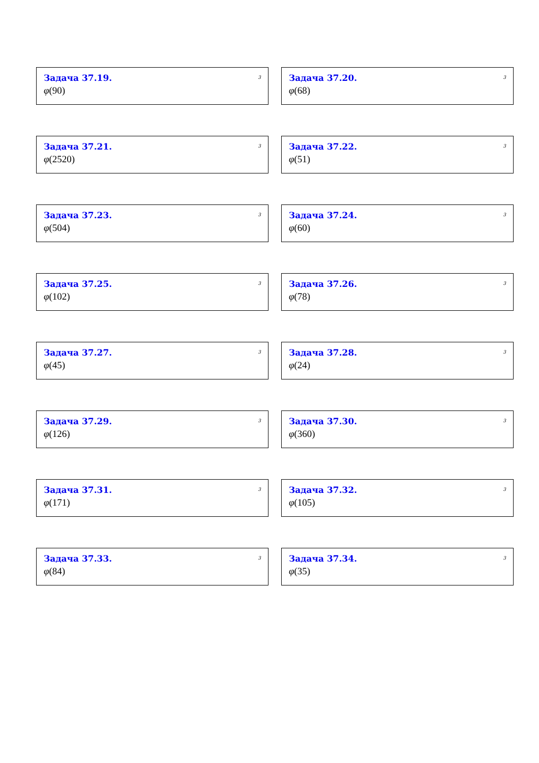Задача 37.19.
3
φ(90)
Задача 37.20.
3
φ(68)
Задача 37.21.
3
φ(2520)
Задача 37.22.
3
φ(51)
Задача 37.23.
3
φ(504)
Задача 37.24.
3
φ(60)
Задача 37.25.
3
φ(102)
Задача 37.26.
3
φ(78)
Задача 37.27.
3
φ(45)
Задача 37.28.
3
φ(24)
Задача 37.29.
3
φ(126)
Задача 37.30.
3
φ(360)
Задача 37.31.
3
φ(171)
Задача 37.32.
3
φ(105)
Задача 37.33.
3
φ(84)
Задача 37.34.
3
φ(35)